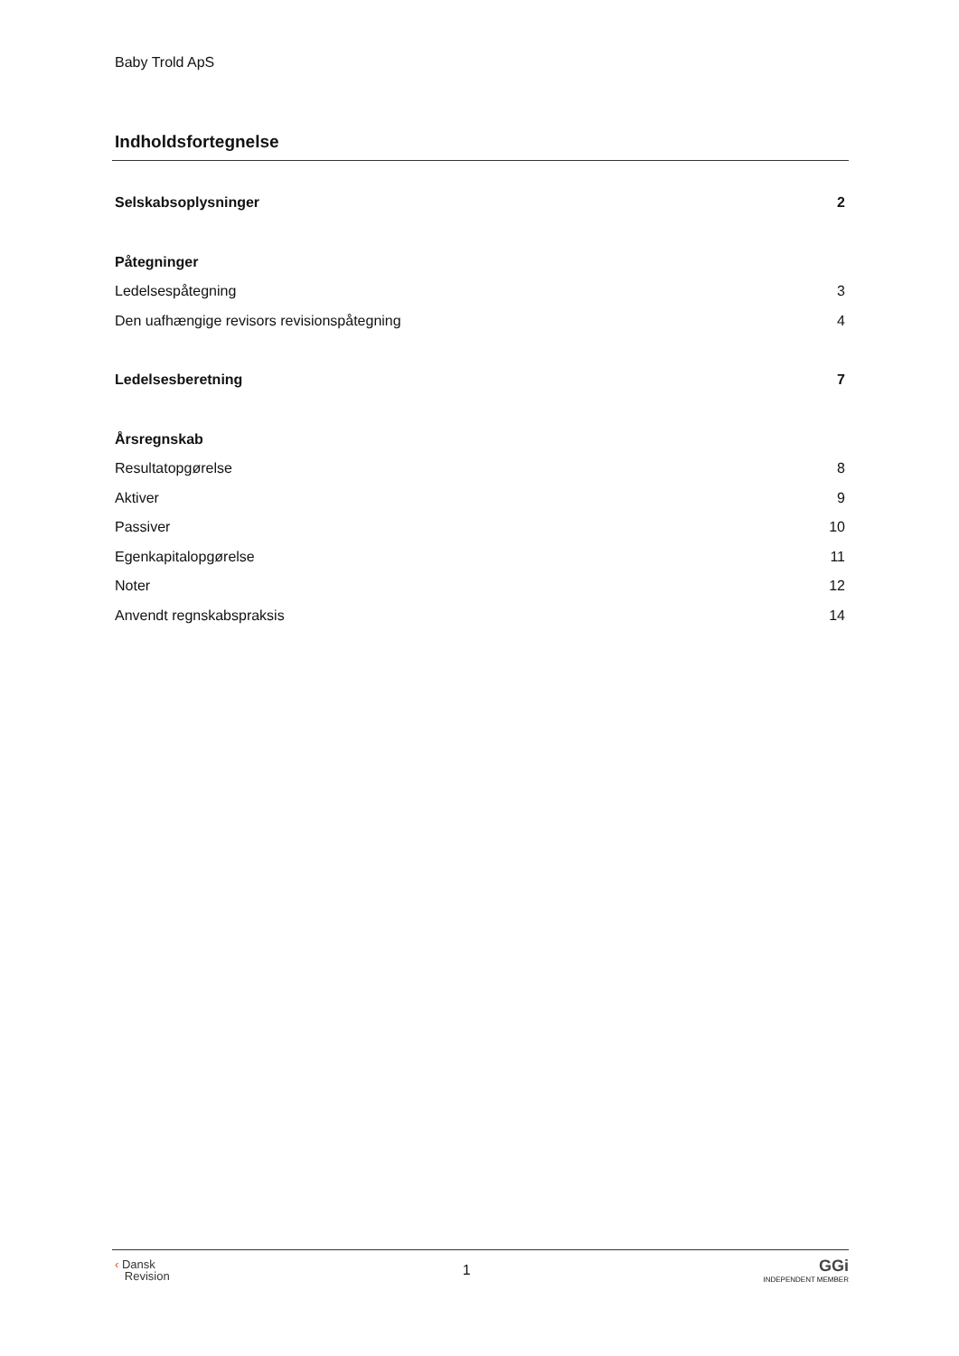Baby Trold ApS
Indholdsfortegnelse
Selskabsoplysninger 2
Påtegninger
Ledelsespåtegning 3
Den uafhængige revisors revisionspåtegning 4
Ledelsesberetning 7
Årsregnskab
Resultatopgørelse 8
Aktiver 9
Passiver 10
Egenkapitalopgørelse 11
Noter 12
Anvendt regnskabspraksis 14
‹ Dansk
Revision
1
GGi
INDEPENDENT MEMBER